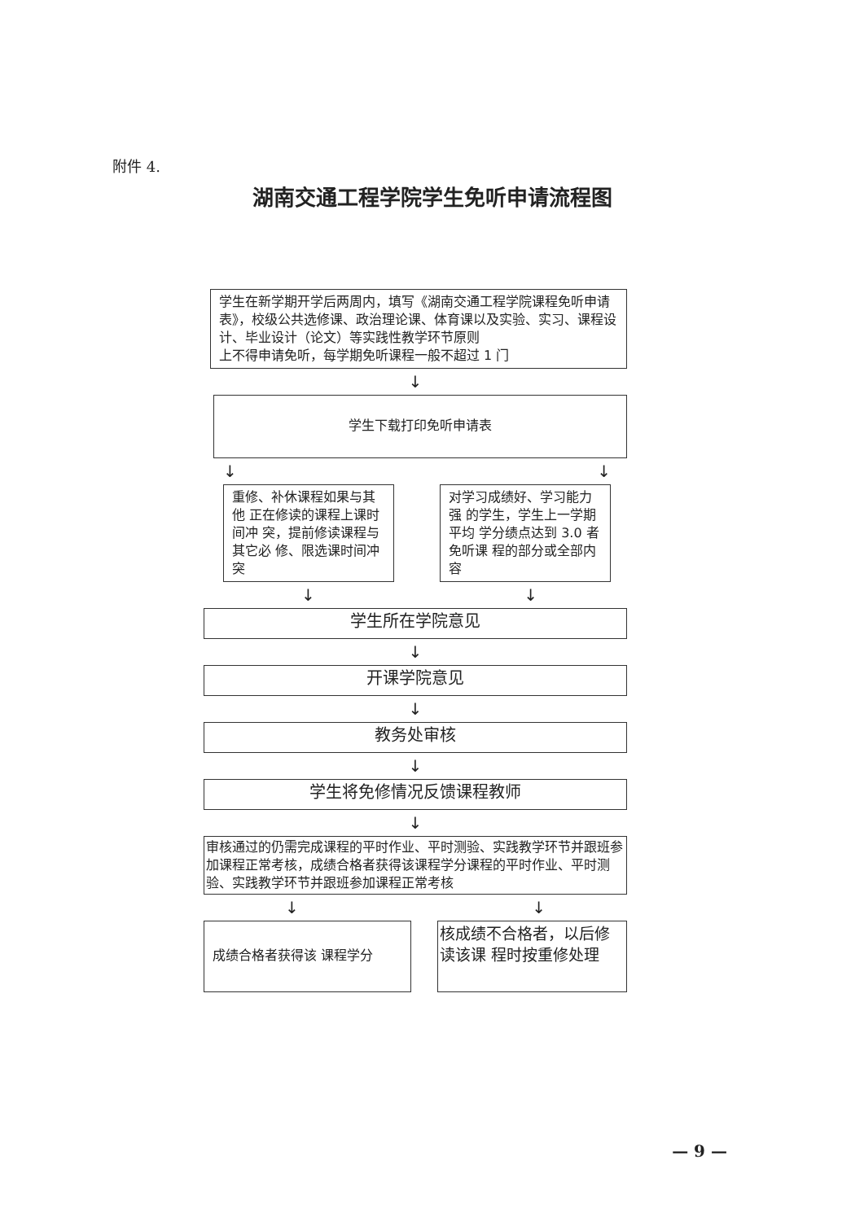附件 4.
湖南交通工程学院学生免听申请流程图
学生在新学期开学后两周内，填写《湖南交通工程学院课程免听申请表》，校级公共选修课、政治理论课、体育课以及实验、实习、课程设计、毕业设计（论文）等实践性教学环节原则
上不得申请免听，每学期免听课程一般不超过 1 门
↓
学生下载打印免听申请表
↓ ↓
重修、补休课程如果与其他 正在修读的课程上课时间冲 突，提前修读课程与其它必 修、限选课时间冲突
对学习成绩好、学习能力强 的学生，学生上一学期平均 学分绩点达到 3.0 者免听课 程的部分或全部内容
↓ ↓
学生所在学院意见
↓
开课学院意见
↓
教务处审核
↓
学生将免修情况反馈课程教师
↓
审核通过的仍需完成课程的平时作业、平时测验、实践教学环节并跟班参加课程正常考核，成绩合格者获得该课程学分课程的平时作业、平时测验、实践教学环节并跟班参加课程正常考核
↓ ↓
成绩合格者获得该 课程学分
核成绩不合格者，以后修读该课 程时按重修处理
— 9 —